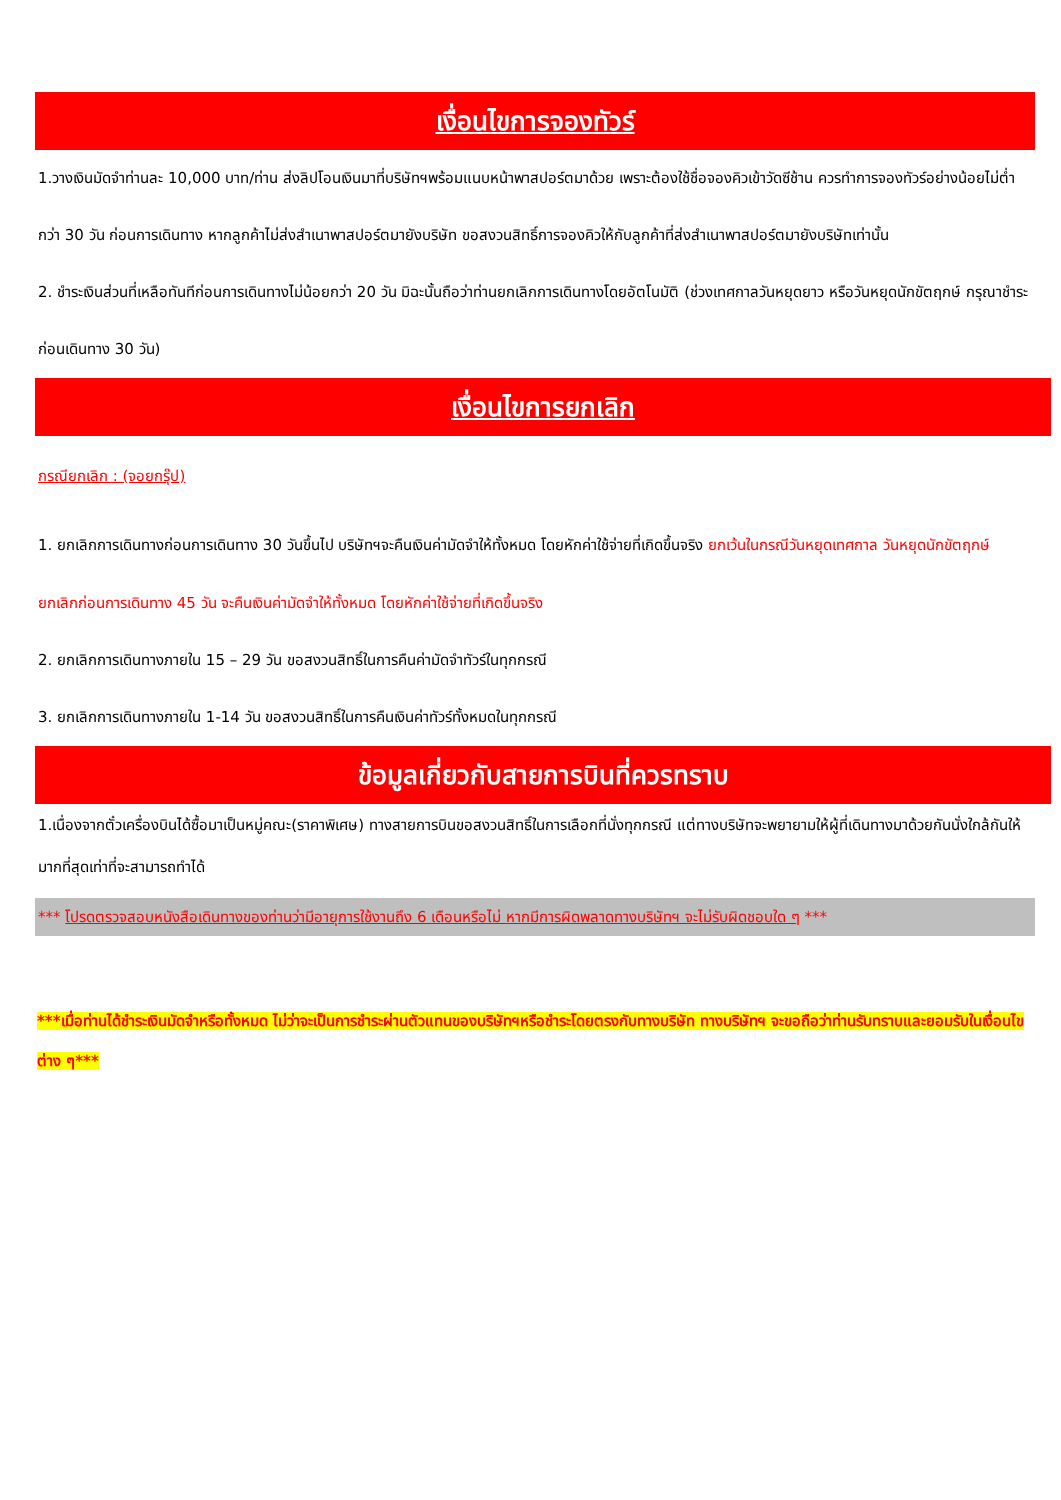เงื่อนไขการจองทัวร์
1.วางเงินมัดจำท่านละ 10,000 บาท/ท่าน ส่งลิปโอนเงินมาที่บริษัทฯพร้อมแนบหน้าพาสปอร์ตมาด้วย เพราะต้องใช้ชื่อจองคิวเข้าวัดซีช้าน ควรทำการจองทัวร์อย่างน้อยไม่ต่ำกว่า 30 วัน ก่อนการเดินทาง หากลูกค้าไม่ส่งสำเนาพาสปอร์ตมายังบริษัท ขอสงวนสิทธิ์การจองคิวให้กับลูกค้าที่ส่งสำเนาพาสปอร์ตมายังบริษัทเท่านั้น
2. ชำระเงินส่วนที่เหลือทันทีก่อนการเดินทางไม่น้อยกว่า 20 วัน มิฉะนั้นถือว่าท่านยกเลิกการเดินทางโดยอัตโนมัติ (ช่วงเทศกาลวันหยุดยาว หรือวันหยุดนักขัตฤกษ์ กรุณาชำระก่อนเดินทาง 30 วัน)
เงื่อนไขการยกเลิก
กรณียกเลิก : (จอยกรุ๊ป)
1. ยกเลิกการเดินทางก่อนการเดินทาง 30 วันขึ้นไป บริษัทฯจะคืนเงินค่ามัดจำให้ทั้งหมด โดยหักค่าใช้จ่ายที่เกิดขึ้นจริง ยกเว้นในกรณีวันหยุดเทศกาล วันหยุดนักขัตฤกษ์ ยกเลิกก่อนการเดินทาง 45 วัน จะคืนเงินค่ามัดจำให้ทั้งหมด โดยหักค่าใช้จ่ายที่เกิดขึ้นจริง
2. ยกเลิกการเดินทางภายใน 15 – 29 วัน ขอสงวนสิทธิ์ในการคืนค่ามัดจำทัวร์ในทุกกรณี
3. ยกเลิกการเดินทางภายใน 1-14 วัน ขอสงวนสิทธิ์ในการคืนเงินค่าทัวร์ทั้งหมดในทุกกรณี
ข้อมูลเกี่ยวกับสายการบินที่ควรทราบ
1.เนื่องจากตั๋วเครื่องบินได้ซื้อมาเป็นหมู่คณะ(ราคาพิเศษ) ทางสายการบินขอสงวนสิทธิ์ในการเลือกที่นั่งทุกกรณี แต่ทางบริษัทจะพยายามให้ผู้ที่เดินทางมาด้วยกันนั่งใกล้กันให้มากที่สุดเท่าที่จะสามารถทำได้
*** โปรดตรวจสอบหนังสือเดินทางของท่านว่ามีอายุการใช้งานถึง 6 เดือนหรือไม่ หากมีการผิดพลาดทางบริษัทฯ จะไม่รับผิดชอบใด ๆ ***
***เมื่อท่านได้ชำระเงินมัดจำหรือทั้งหมด ไม่ว่าจะเป็นการชำระผ่านตัวแทนของบริษัทฯหรือชำระโดยตรงกับทางบริษัท ทางบริษัทฯ จะขอถือว่าท่านรับทราบและยอมรับในเงื่อนไขต่าง ๆ***